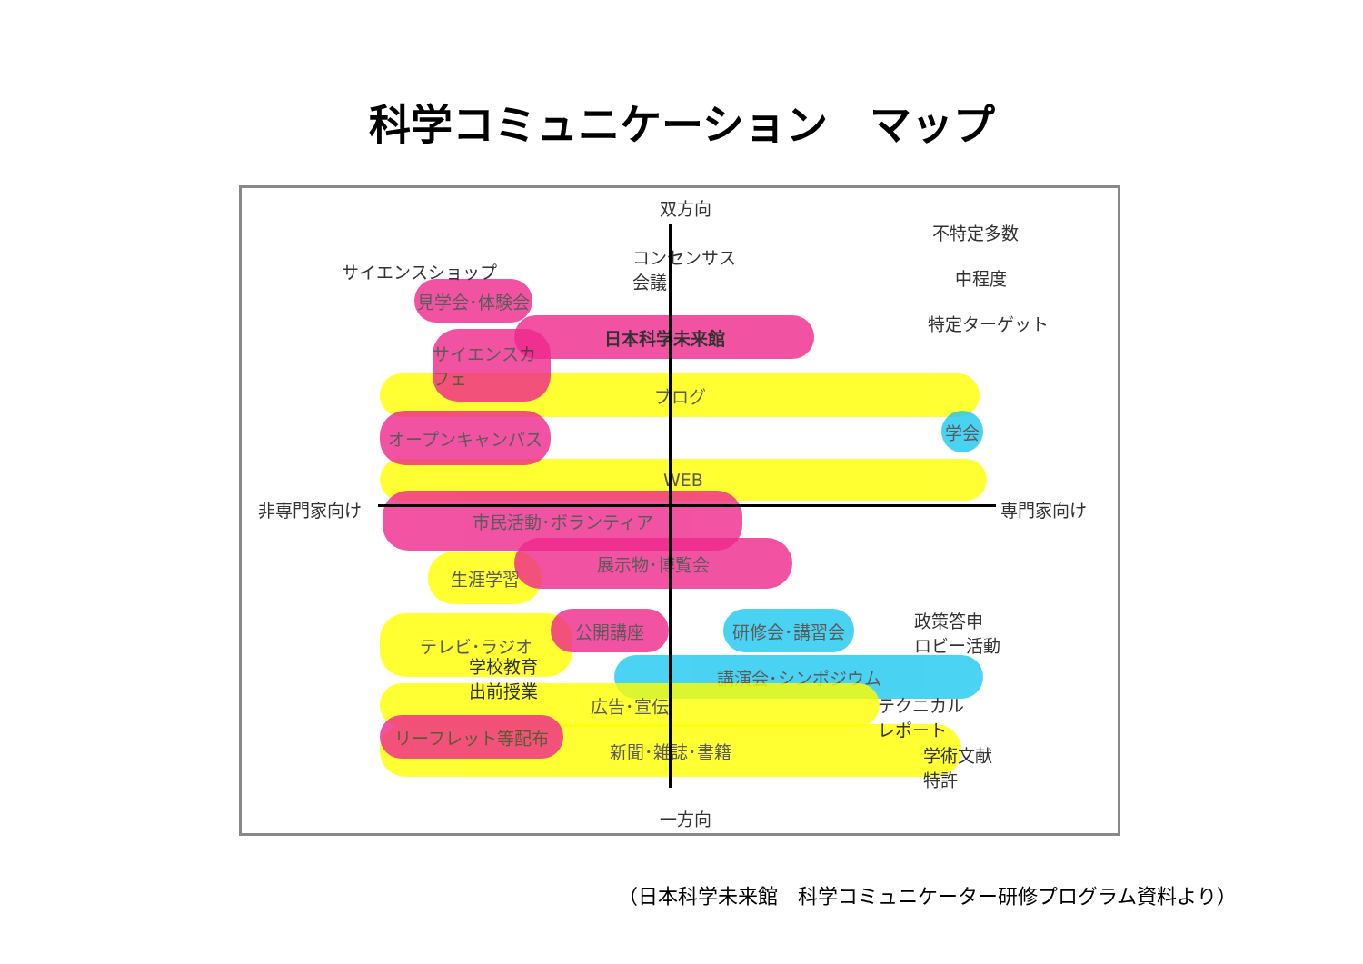科学コミュニケーション　マップ
ブログ
WEB
見学会･体験会
日本科学未来館
サイエンスカフェ
オープンキャンパス 学会
市民活動･ボランティア
生涯学習
展示物･博覧会
テレビ･ラジオ 公開講座 研修会･講習会
講演会･シンポジウム
広告･宣伝
新聞･雑誌･書籍 リーフレット等配布
双方向
不特定多数
中程度
特定ターゲット
サイエンスショップ
コンセンサス
会議
非専門家向け 専門家向け
学校教育
出前授業
政策答申
ロビー活動
テクニカル
レポート
学術文献
特許
一方向
（日本科学未来館　科学コミュニケーター研修プログラム資料より）